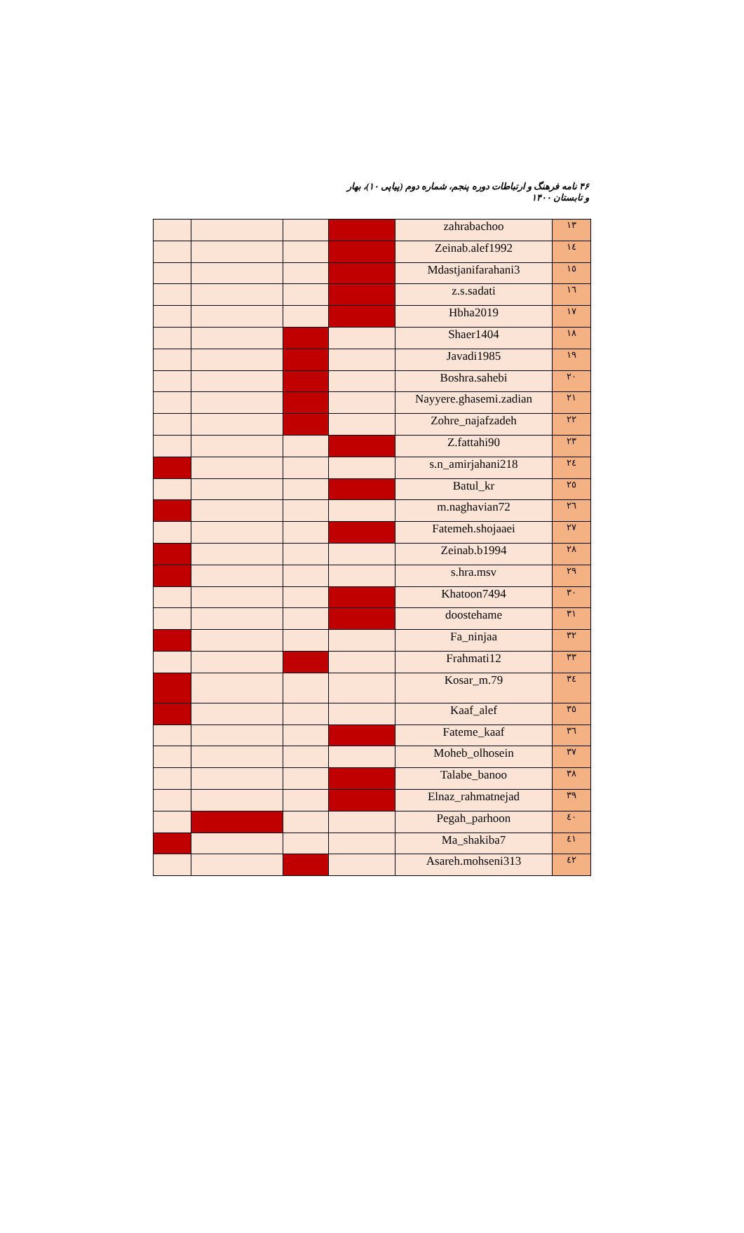۴۶ نامه فرهنگ و ارتباطات دوره پنجم، شماره دوم (پیاپی ۱۰)، بهار و تابستان ۱۴۰۰
| | | | | zahrabachoo | ۱۳ |
| | | | | Zeinab.alef1992 | ۱٤ |
| | | | | Mdastjanifarahani3 | ۱٥ |
| | | | | z.s.sadati | ۱٦ |
| | | | | Hbha2019 | ۱۷ |
| | | | | Shaer1404 | ۱۸ |
| | | | | Javadi1985 | ۱۹ |
| | | | | Boshra.sahebi | ۲۰ |
| | | | | Nayyere.ghasemi.zadian | ۲۱ |
| | | | | Zohre_najafzadeh | ۲۲ |
| | | | | Z.fattahi90 | ۲۳ |
| | | | | s.n_amirjahani218 | ۲٤ |
| | | | | Batul_kr | ۲٥ |
| | | | | m.naghavian72 | ۲٦ |
| | | | | Fatemeh.shojaaei | ۲۷ |
| | | | | Zeinab.b1994 | ۲۸ |
| | | | | s.hra.msv | ۲۹ |
| | | | | Khatoon7494 | ۳۰ |
| | | | | doostehame | ۳۱ |
| | | | | Fa_ninjaa | ۳۲ |
| | | | | Frahmati12 | ۳۳ |
| | | | | Kosar_m.79 | ۳٤ |
| | | | | Kaaf_alef | ۳٥ |
| | | | | Fateme_kaaf | ۳٦ |
| | | | | Moheb_olhosein | ۳۷ |
| | | | | Talabe_banoo | ۳۸ |
| | | | | Elnaz_rahmatnejad | ۳۹ |
| | | | | Pegah_parhoon | ٤۰ |
| | | | | Ma_shakiba7 | ٤۱ |
| | | | | Asareh.mohseni313 | ٤۲ |